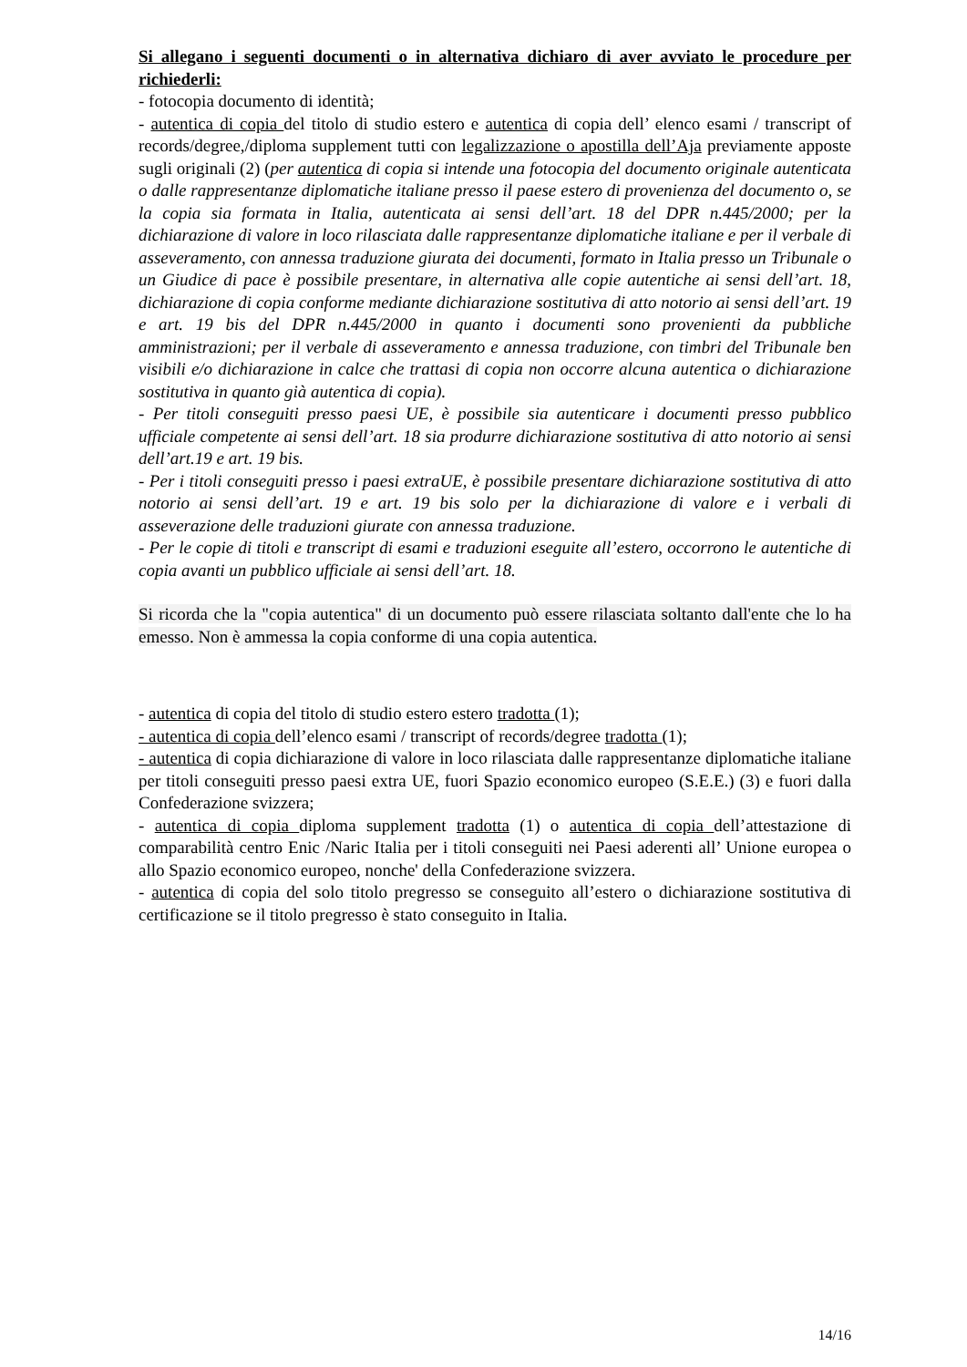Si allegano i seguenti documenti o in alternativa dichiaro di aver avviato le procedure per richiederli:
- fotocopia documento di identità;
- autentica di copia del titolo di studio estero e autentica di copia dell’ elenco esami / transcript of records/degree,/diploma supplement tutti con legalizzazione o apostilla dell’Aja previamente apposte sugli originali (2) (per autentica di copia si intende una fotocopia del documento originale autenticata o dalle rappresentanze diplomatiche italiane presso il paese estero di provenienza del documento o, se la copia sia formata in Italia, autenticata ai sensi dell’art. 18 del DPR n.445/2000; per la dichiarazione di valore in loco rilasciata dalle rappresentanze diplomatiche italiane e per il verbale di asseveramento, con annessa traduzione giurata dei documenti, formato in Italia presso un Tribunale o un Giudice di pace è possibile presentare, in alternativa alle copie autentiche ai sensi dell’art. 18, dichiarazione di copia conforme mediante dichiarazione sostitutiva di atto notorio ai sensi dell’art. 19 e art. 19 bis del DPR n.445/2000 in quanto i documenti sono provenienti da pubbliche amministrazioni; per il verbale di asseveramento e annessa traduzione, con timbri del Tribunale ben visibili e/o dichiarazione in calce che trattasi di copia non occorre alcuna autentica o dichiarazione sostitutiva in quanto già autentica di copia).
- Per titoli conseguiti presso paesi UE, è possibile sia autenticare i documenti presso pubblico ufficiale competente ai sensi dell’art. 18 sia produrre dichiarazione sostitutiva di atto notorio ai sensi dell’art.19 e art. 19 bis.
- Per i titoli conseguiti presso i paesi extraUE, è possibile presentare dichiarazione sostitutiva di atto notorio ai sensi dell’art. 19 e art. 19 bis solo per la dichiarazione di valore e i verbali di asseverazione delle traduzioni giurate con annessa traduzione.
- Per le copie di titoli e transcript di esami e traduzioni eseguite all’estero, occorrono le autentiche di copia avanti un pubblico ufficiale ai sensi dell’art. 18.
Si ricorda che la "copia autentica" di un documento può essere rilasciata soltanto dall'ente che lo ha emesso. Non è ammessa la copia conforme di una copia autentica.
- autentica di copia del titolo di studio estero estero tradotta (1);
- autentica di copia dell’elenco esami / transcript of records/degree tradotta (1);
- autentica di copia dichiarazione di valore in loco rilasciata dalle rappresentanze diplomatiche italiane per titoli conseguiti presso paesi extra UE, fuori Spazio economico europeo (S.E.E.) (3) e fuori dalla Confederazione svizzera;
- autentica di copia diploma supplement tradotta (1) o autentica di copia dell’attestazione di comparabilità centro Enic /Naric Italia per i titoli conseguiti nei Paesi aderenti all’ Unione europea o allo Spazio economico europeo, nonche' della Confederazione svizzera.
- autentica di copia del solo titolo pregresso se conseguito all’estero o dichiarazione sostitutiva di certificazione se il titolo pregresso è stato conseguito in Italia.
14/16